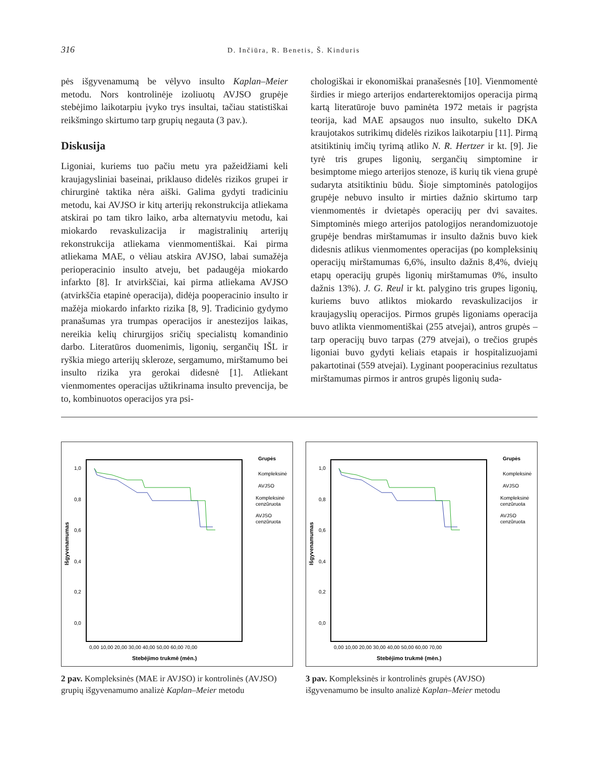316 D. Inčiūra, R. Benetis, Š. Kinduris
pės išgyvenamumą be vėlyvo insulto Kaplan–Meier metodu. Nors kontrolinėje izoliuotų AVJSO grupėje stebėjimo laikotarpiu įvyko trys insultai, tačiau statistiškai reikšmingo skirtumo tarp grupių negauta (3 pav.).
Diskusija
Ligoniai, kuriems tuo pačiu metu yra pažeidžiami keli kraujagysliniai baseinai, priklauso didelės rizikos grupei ir chirurginė taktika nėra aiški. Galima gydyti tradiciniu metodu, kai AVJSO ir kitų arterijų rekonstrukcija atliekama atskirai po tam tikro laiko, arba alternatyviu metodu, kai miokardo revaskulizacija ir magistralinių arterijų rekonstrukcija atliekama vienmomentiškai. Kai pirma atliekama MAE, o vėliau atskira AVJSO, labai sumažėja perioperacinio insulto atveju, bet padaugėja miokardo infarkto [8]. Ir atvirkščiai, kai pirma atliekama AVJSO (atvirkščia etapinė operacija), didėja pooperacinio insulto ir mažėja miokardo infarkto rizika [8, 9]. Tradicinio gydymo pranašumas yra trumpas operacijos ir anestezijos laikas, nereikia kelių chirurgijos sričių specialistų komandinio darbo. Literatūros duomenimis, ligonių, sergančių IŠL ir ryškia miego arterijų skleroze, sergamumo, mirštamumo bei insulto rizika yra gerokai didesnė [1]. Atliekant vienmomentes operacijas užtikrinama insulto prevencija, be to, kombinuotos operacijos yra psi-
chologiškai ir ekonomiškai pranašesnės [10]. Vienmomentė širdies ir miego arterijos endarterektomijos operacija pirmą kartą literatūroje buvo paminėta 1972 metais ir pagrįsta teorija, kad MAE apsaugos nuo insulto, sukelto DKA kraujotakos sutrikimų didelės rizikos laikotarpiu [11]. Pirmą atsitiktinių imčių tyrimą atliko N. R. Hertzer ir kt. [9]. Jie tyrė tris grupes ligonių, sergančių simptomine ir besimptome miego arterijos stenoze, iš kurių tik viena grupė sudaryta atsitiktiniu būdu. Šioje simptominės patologijos grupėje nebuvo insulto ir mirties dažnio skirtumo tarp vienmomentės ir dvietapės operacijų per dvi savaites. Simptominės miego arterijos patologijos nerandomizuotoje grupėje bendras mirštamumas ir insulto dažnis buvo kiek didesnis atlikus vienmomentes operacijas (po kompleksinių operacijų mirštamumas 6,6%, insulto dažnis 8,4%, dviejų etapų operacijų grupės ligonių mirštamumas 0%, insulto dažnis 13%). J. G. Reul ir kt. palygino tris grupes ligonių, kuriems buvo atliktos miokardo revaskulizacijos ir kraujagyslių operacijos. Pirmos grupės ligoniams operacija buvo atlikta vienmomentiškai (255 atvejai), antros grupės – tarp operacijų buvo tarpas (279 atvejai), o trečios grupės ligoniai buvo gydyti keliais etapais ir hospitalizuojami pakartotinai (559 atvejai). Lyginant pooperacinius rezultatus mirštamumas pirmos ir antros grupės ligonių suda-
Grupės
1,0
0,8
0,6
0,4
0,2
0,0
Išgyvenamumas
0,00 10,00 20,00 30,00 40,00 50,00 60,00 70,00
Stebėjimo trukmė (mėn.)
Kompleksinė
AVJSO
Kompleksinė
cenzūruota
AVJSO
cenzūruota
2 pav. Kompleksinės (MAE ir AVJSO) ir kontrolinės (AVJSO) grupių išgyvenamumo analizė Kaplan–Meier metodu
Grupės
1,0
0,8
0,6
0,4
0,2
0,0
Išgyvenamumas
0,00 10,00 20,00 30,00 40,00 50,00 60,00 70,00
Stebėjimo trukmė (mėn.)
Kompleksinė
AVJSO
Kompleksinė
cenzūruota
AVJSO
cenzūruota
3 pav. Kompleksinės ir kontrolinės grupės (AVJSO) išgyvenamumo be insulto analizė Kaplan–Meier metodu